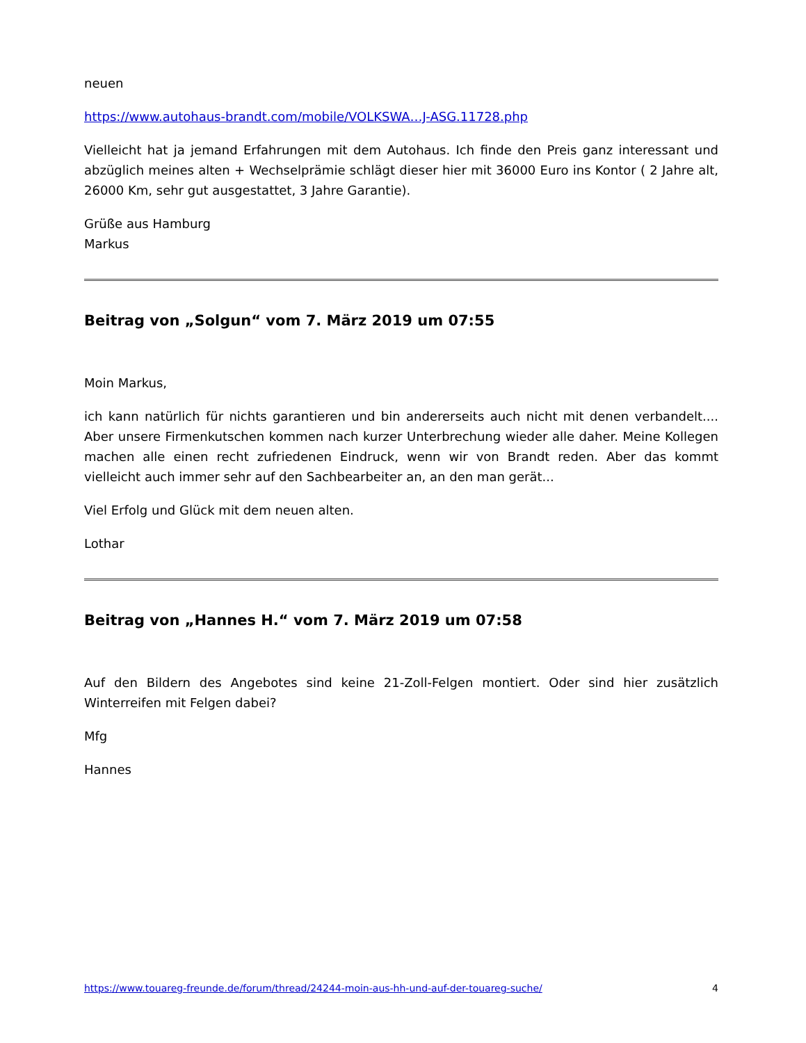neuen
https://www.autohaus-brandt.com/mobile/VOLKSWA…J-ASG.11728.php
Vielleicht hat ja jemand Erfahrungen mit dem Autohaus. Ich finde den Preis ganz interessant und abzüglich meines alten + Wechselprämie schlägt dieser hier mit 36000 Euro ins Kontor ( 2 Jahre alt, 26000 Km, sehr gut ausgestattet, 3 Jahre Garantie).
Grüße aus Hamburg
Markus
Beitrag von „Solgun“ vom 7. März 2019 um 07:55
Moin Markus,
ich kann natürlich für nichts garantieren und bin andererseits auch nicht mit denen verbandelt.... Aber unsere Firmenkutschen kommen nach kurzer Unterbrechung wieder alle daher. Meine Kollegen machen alle einen recht zufriedenen Eindruck, wenn wir von Brandt reden. Aber das kommt vielleicht auch immer sehr auf den Sachbearbeiter an, an den man gerät...
Viel Erfolg und Glück mit dem neuen alten.
Lothar
Beitrag von „Hannes H.“ vom 7. März 2019 um 07:58
Auf den Bildern des Angebotes sind keine 21-Zoll-Felgen montiert. Oder sind hier zusätzlich Winterreifen mit Felgen dabei?
Mfg
Hannes
https://www.touareg-freunde.de/forum/thread/24244-moin-aus-hh-und-auf-der-touareg-suche/ 4